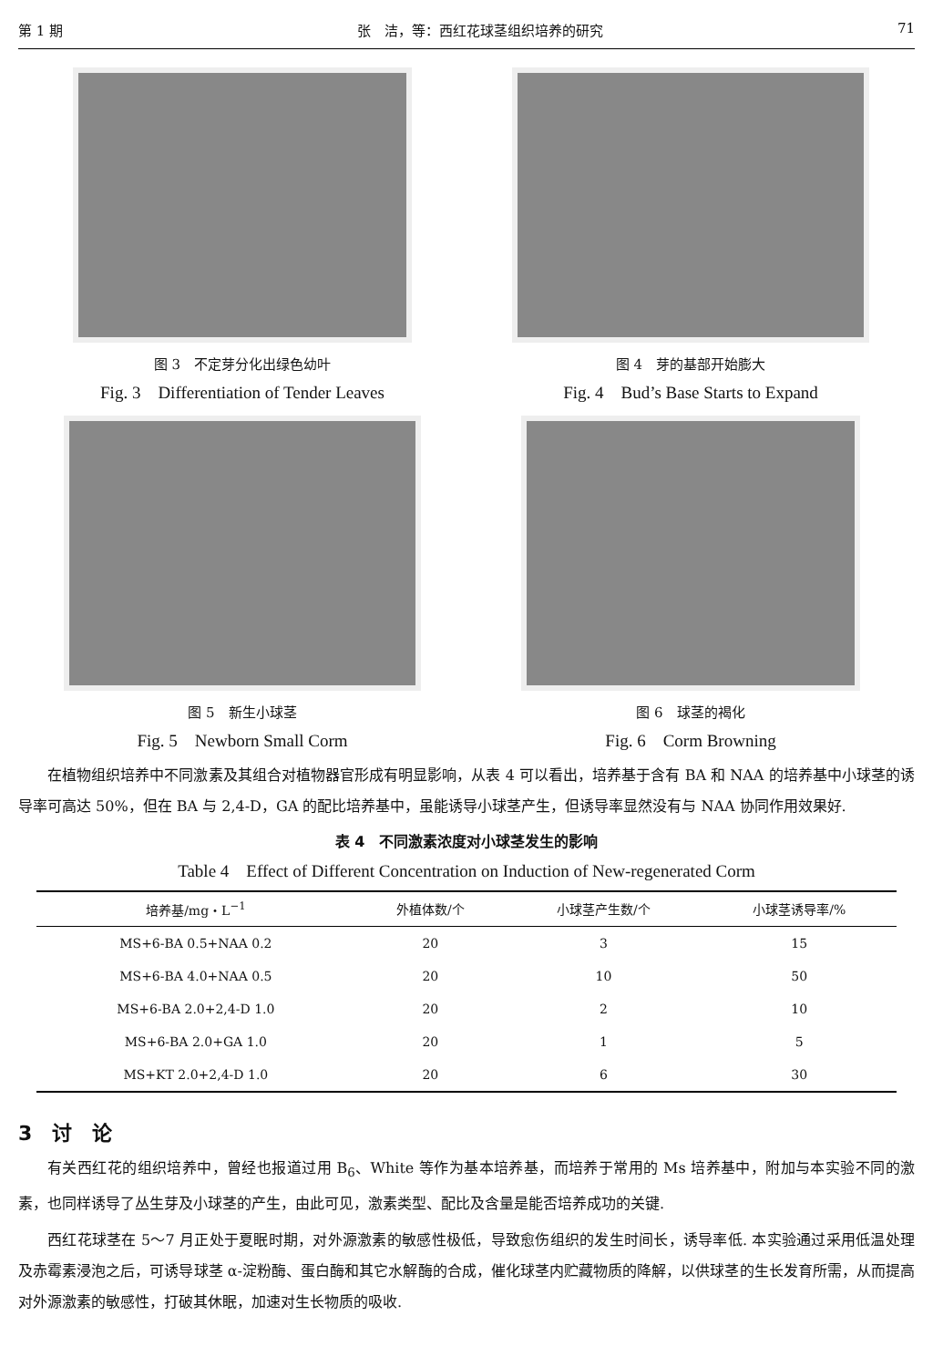第 1 期 张　洁，等：西红花球茎组织培养的研究 71
图 3　不定芽分化出绿色幼叶
Fig. 3　Differentiation of Tender Leaves
图 4　芽的基部开始膨大
Fig. 4　Bud’s Base Starts to Expand
图 5　新生小球茎
Fig. 5　Newborn Small Corm
图 6　球茎的褐化
Fig. 6　Corm Browning
在植物组织培养中不同激素及其组合对植物器官形成有明显影响，从表 4 可以看出，培养基于含有 BA 和 NAA 的培养基中小球茎的诱导率可高达 50%，但在 BA 与 2,4-D，GA 的配比培养基中，虽能诱导小球茎产生，但诱导率显然没有与 NAA 协同作用效果好.
表 4　不同激素浓度对小球茎发生的影响
Table 4　Effect of Different Concentration on Induction of New-regenerated Corm
| 培养基/mg・L<sup>−1</sup> | 外植体数/个 | 小球茎产生数/个 | 小球茎诱导率/% |
| --- | --- | --- | --- |
| MS+6-BA 0.5+NAA 0.2 | 20 | 3 | 15 |
| MS+6-BA 4.0+NAA 0.5 | 20 | 10 | 50 |
| MS+6-BA 2.0+2,4-D 1.0 | 20 | 2 | 10 |
| MS+6-BA 2.0+GA 1.0 | 20 | 1 | 5 |
| MS+KT 2.0+2,4-D 1.0 | 20 | 6 | 30 |
3　讨　论
有关西红花的组织培养中，曾经也报道过用 B<sub>6</sub>、White 等作为基本培养基，而培养于常用的 Ms 培养基中，附加与本实验不同的激素，也同样诱导了丛生芽及小球茎的产生，由此可见，激素类型、配比及含量是能否培养成功的关键.
西红花球茎在 5～7 月正处于夏眠时期，对外源激素的敏感性极低，导致愈伤组织的发生时间长，诱导率低. 本实验通过采用低温处理及赤霉素浸泡之后，可诱导球茎 α-淀粉酶、蛋白酶和其它水解酶的合成，催化球茎内贮藏物质的降解，以供球茎的生长发育所需，从而提高对外源激素的敏感性，打破其休眠，加速对生长物质的吸收.